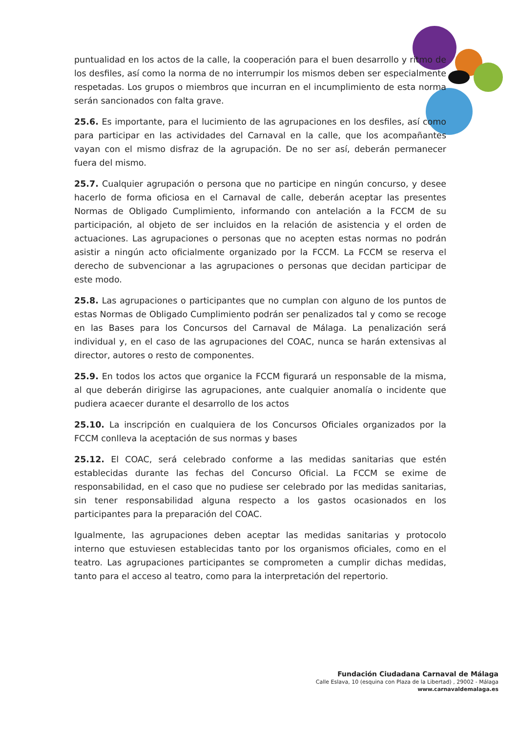puntualidad en los actos de la calle, la cooperación para el buen desarrollo y ritmo de los desfiles, así como la norma de no interrumpir los mismos deben ser especialmente respetadas. Los grupos o miembros que incurran en el incumplimiento de esta norma serán sancionados con falta grave.
25.6. Es importante, para el lucimiento de las agrupaciones en los desfiles, así como para participar en las actividades del Carnaval en la calle, que los acompañantes vayan con el mismo disfraz de la agrupación. De no ser así, deberán permanecer fuera del mismo.
25.7. Cualquier agrupación o persona que no participe en ningún concurso, y desee hacerlo de forma oficiosa en el Carnaval de calle, deberán aceptar las presentes Normas de Obligado Cumplimiento, informando con antelación a la FCCM de su participación, al objeto de ser incluidos en la relación de asistencia y el orden de actuaciones. Las agrupaciones o personas que no acepten estas normas no podrán asistir a ningún acto oficialmente organizado por la FCCM. La FCCM se reserva el derecho de subvencionar a las agrupaciones o personas que decidan participar de este modo.
25.8. Las agrupaciones o participantes que no cumplan con alguno de los puntos de estas Normas de Obligado Cumplimiento podrán ser penalizados tal y como se recoge en las Bases para los Concursos del Carnaval de Málaga. La penalización será individual y, en el caso de las agrupaciones del COAC, nunca se harán extensivas al director, autores o resto de componentes.
25.9. En todos los actos que organice la FCCM figurará un responsable de la misma, al que deberán dirigirse las agrupaciones, ante cualquier anomalía o incidente que pudiera acaecer durante el desarrollo de los actos
25.10. La inscripción en cualquiera de los Concursos Oficiales organizados por la FCCM conlleva la aceptación de sus normas y bases
25.12. El COAC, será celebrado conforme a las medidas sanitarias que estén establecidas durante las fechas del Concurso Oficial. La FCCM se exime de responsabilidad, en el caso que no pudiese ser celebrado por las medidas sanitarias, sin tener responsabilidad alguna respecto a los gastos ocasionados en los participantes para la preparación del COAC.
Igualmente, las agrupaciones deben aceptar las medidas sanitarias y protocolo interno que estuviesen establecidas tanto por los organismos oficiales, como en el teatro. Las agrupaciones participantes se comprometen a cumplir dichas medidas, tanto para el acceso al teatro, como para la interpretación del repertorio.
Fundación Ciudadana Carnaval de Málaga
Calle Eslava, 10 (esquina con Plaza de la Libertad) , 29002 - Málaga
www.carnavaldemalaga.es